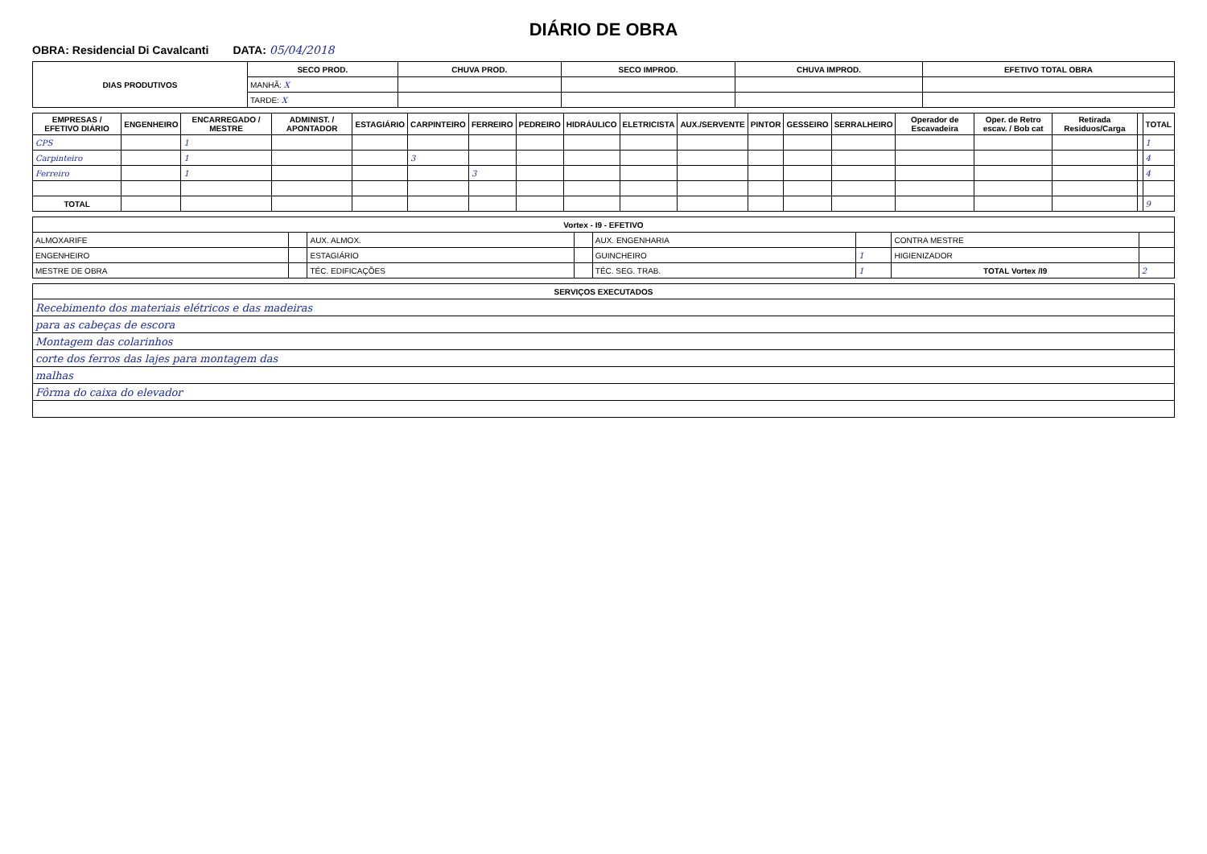DIÁRIO DE OBRA
OBRA: Residencial Di Cavalcanti DATA: 05/04/2018
| DIAS PRODUTIVOS | SECO PROD. | CHUVA PROD. | SECO IMPROD. | CHUVA IMPROD. | EFETIVO TOTAL OBRA |
| --- | --- | --- | --- | --- | --- |
| | MANHÃ: X | | | | |
| | TARDE: X | | | | |
| EMPRESAS / EFETIVO DIÁRIO | ENGENHEIRO | ENCARREGADO / MESTRE | ADMINIST. / APONTADOR | ESTAGIÁRIO | CARPINTEIRO | FERREIRO | PEDREIRO | HIDRÁULICO | ELETRICISTA | AUX./SERVENTE | PINTOR | GESSEIRO | SERRALHEIRO | Operador de Escavadeira | Oper. de Retro escav. / Bob cat | Retirada Residuos/Carga | | TOTAL |
| --- | --- | --- | --- | --- | --- | --- | --- | --- | --- | --- | --- | --- | --- | --- | --- | --- | --- | --- |
| CPS | | 1 | | | | | | | | | | | | | | | | 1 |
| Carpinteiro | | 1 | | | 3 | | | | | | | | | | | | | 4 |
| Ferreiro | | 1 | | | | 3 | | | | | | | | | | | | 4 |
| TOTAL | | | | | | | | | | | | | | | | | | 9 |
| Vortex - I9 - EFETIVO | | | | | | | |
| --- | --- | --- | --- | --- | --- | --- | --- |
| ALMOXARIFE | | AUX. ALMOX. | | AUX. ENGENHARIA | | CONTRA MESTRE | |
| ENGENHEIRO | | ESTAGIÁRIO | | GUINCHEIRO | 1 | HIGIENIZADOR | |
| MESTRE DE OBRA | | TÉC. EDIFICAÇÕES | | TÉC. SEG. TRAB. | 1 | TOTAL Vortex /I9 | 2 |
| SERVIÇOS EXECUTADOS |
| --- |
| Recebimento dos materiais elétricos e das madeiras |
| para as cabeças de escora |
| Montagem das colarinhos |
| corte dos ferros das lajes para montagem das |
| malhas |
| Fôrma do caixa do elevador |